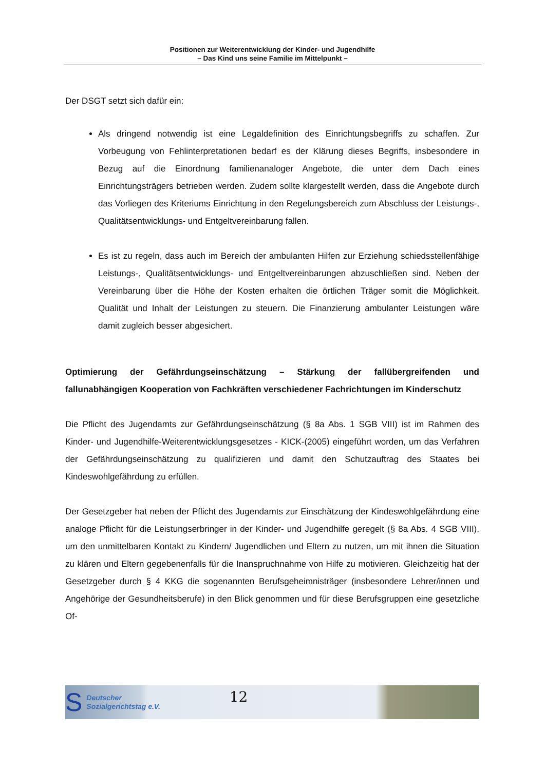Positionen zur Weiterentwicklung der Kinder- und Jugendhilfe
– Das Kind uns seine Familie im Mittelpunkt –
Der DSGT setzt sich dafür ein:
Als dringend notwendig ist eine Legaldefinition des Einrichtungsbegriffs zu schaffen. Zur Vorbeugung von Fehlinterpretationen bedarf es der Klärung dieses Begriffs, insbesondere in Bezug auf die Einordnung familienanaloger Angebote, die unter dem Dach eines Einrichtungsträgers betrieben werden. Zudem sollte klargestellt werden, dass die Angebote durch das Vorliegen des Kriteriums Einrichtung in den Regelungsbereich zum Abschluss der Leistungs-, Qualitätsentwicklungs- und Entgeltvereinbarung fallen.
Es ist zu regeln, dass auch im Bereich der ambulanten Hilfen zur Erziehung schiedsstellenfähige Leistungs-, Qualitätsentwicklungs- und Entgeltvereinbarungen abzuschließen sind. Neben der Vereinbarung über die Höhe der Kosten erhalten die örtlichen Träger somit die Möglichkeit, Qualität und Inhalt der Leistungen zu steuern. Die Finanzierung ambulanter Leistungen wäre damit zugleich besser abgesichert.
Optimierung der Gefährdungseinschätzung – Stärkung der fallübergreifenden und fallunabhängigen Kooperation von Fachkräften verschiedener Fachrichtungen im Kinderschutz
Die Pflicht des Jugendamts zur Gefährdungseinschätzung (§ 8a Abs. 1 SGB VIII) ist im Rahmen des Kinder- und Jugendhilfe-Weiterentwicklungsgesetzes - KICK-(2005) eingeführt worden, um das Verfahren der Gefährdungseinschätzung zu qualifizieren und damit den Schutzauftrag des Staates bei Kindeswohlgefährdung zu erfüllen.
Der Gesetzgeber hat neben der Pflicht des Jugendamts zur Einschätzung der Kindeswohlgefährdung eine analoge Pflicht für die Leistungserbringer in der Kinder- und Jugendhilfe geregelt (§ 8a Abs. 4 SGB VIII), um den unmittelbaren Kontakt zu Kindern/ Jugendlichen und Eltern zu nutzen, um mit ihnen die Situation zu klären und Eltern gegebenenfalls für die Inanspruchnahme von Hilfe zu motivieren. Gleichzeitig hat der Gesetzgeber durch § 4 KKG die sogenannten Berufsgeheimnisträger (insbesondere Lehrer/innen und Angehörige der Gesundheitsberufe) in den Blick genommen und für diese Berufsgruppen eine gesetzliche Of-
S Deutscher
Sozialgerichtstag e.V. 12